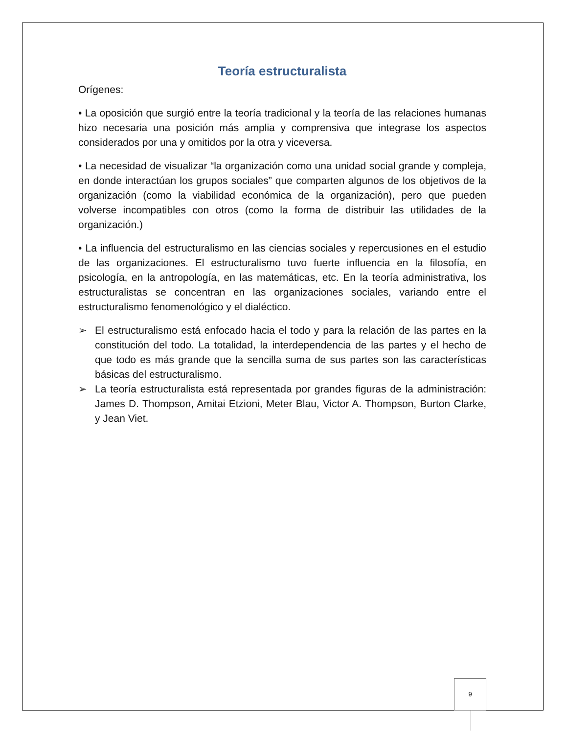Teoría estructuralista
Orígenes:
• La oposición que surgió entre la teoría tradicional y la teoría de las relaciones humanas hizo necesaria una posición más amplia y comprensiva que integrase los aspectos considerados por una y omitidos por la otra y viceversa.
• La necesidad de visualizar “la organización como una unidad social grande y compleja, en donde interactúan los grupos sociales” que comparten algunos de los objetivos de la organización (como la viabilidad económica de la organización), pero que pueden volverse incompatibles con otros (como la forma de distribuir las utilidades de la organización.)
• La influencia del estructuralismo en las ciencias sociales y repercusiones en el estudio de las organizaciones. El estructuralismo tuvo fuerte influencia en la filosofía, en psicología, en la antropología, en las matemáticas, etc. En la teoría administrativa, los estructuralistas se concentran en las organizaciones sociales, variando entre el estructuralismo fenomenológico y el dialéctico.
➢ El estructuralismo está enfocado hacia el todo y para la relación de las partes en la constitución del todo. La totalidad, la interdependencia de las partes y el hecho de que todo es más grande que la sencilla suma de sus partes son las características básicas del estructuralismo.
➢ La teoría estructuralista está representada por grandes figuras de la administración: James D. Thompson, Amitai Etzioni, Meter Blau, Victor A. Thompson, Burton Clarke, y Jean Viet.
9